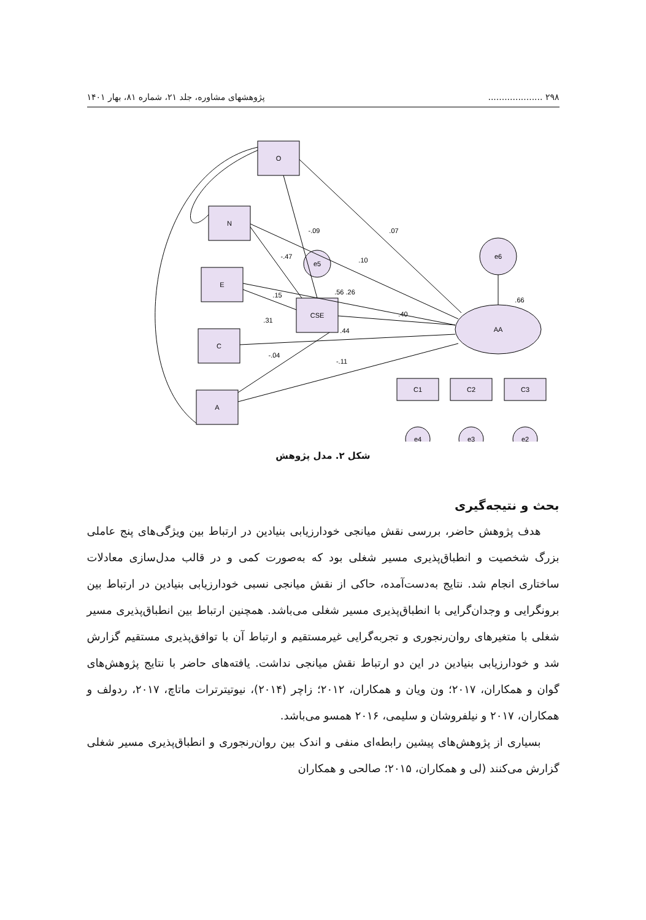۲۹۸ .................... پژوهشهای مشاوره، جلد ۲۱، شماره ۸۱، بهار ۱۴۰۱
O
N
E
C
A
CSE
AA
e6
e5
C1
C2
C3
e4
e3
e2
-.09
.07
-.47
.10
.15
.56 .26
.31
.40
.44
-.04
-.11
.66
شکل ۲. مدل پژوهش
بحث و نتیجه‌گیری
هدف پژوهش حاضر، بررسی نقش میانجی خودارزیابی بنیادین در ارتباط بین ویژگی‌های پنج عاملی بزرگ شخصیت و انطباق‌پذیری مسیر شغلی بود که به‌صورت کمی و در قالب مدل‌سازی معادلات ساختاری انجام شد. نتایج به‌دست‌آمده، حاکی از نقش میانجی نسبی خودارزیابی بنیادین در ارتباط بین برونگرایی و وجدان‌گرایی با انطباق‌پذیری مسیر شغلی می‌باشد. همچنین ارتباط بین انطباق‌پذیری مسیر شغلی با متغیرهای روان‌رنجوری و تجربه‌گرایی غیرمستقیم و ارتباط آن با توافق‌پذیری مستقیم گزارش شد و خودارزیابی بنیادین در این دو ارتباط نقش میانجی نداشت. یافته‌های حاضر با نتایج پژوهش‌های گوان و همکاران، ۲۰۱۷؛ ون ویان و همکاران، ۲۰۱۲؛ زاچر (۲۰۱۴)، نیوتیترترات ماتاچ، ۲۰۱۷، ردولف و همکاران، ۲۰۱۷ و نیلفروشان و سلیمی، ۲۰۱۶ همسو می‌باشد.
بسیاری از پژوهش‌های پیشین رابطه‌ای منفی و اندک بین روان‌رنجوری و انطباق‌پذیری مسیر شغلی گزارش می‌کنند (لی و همکاران، ۲۰۱۵؛ صالحی و همکاران